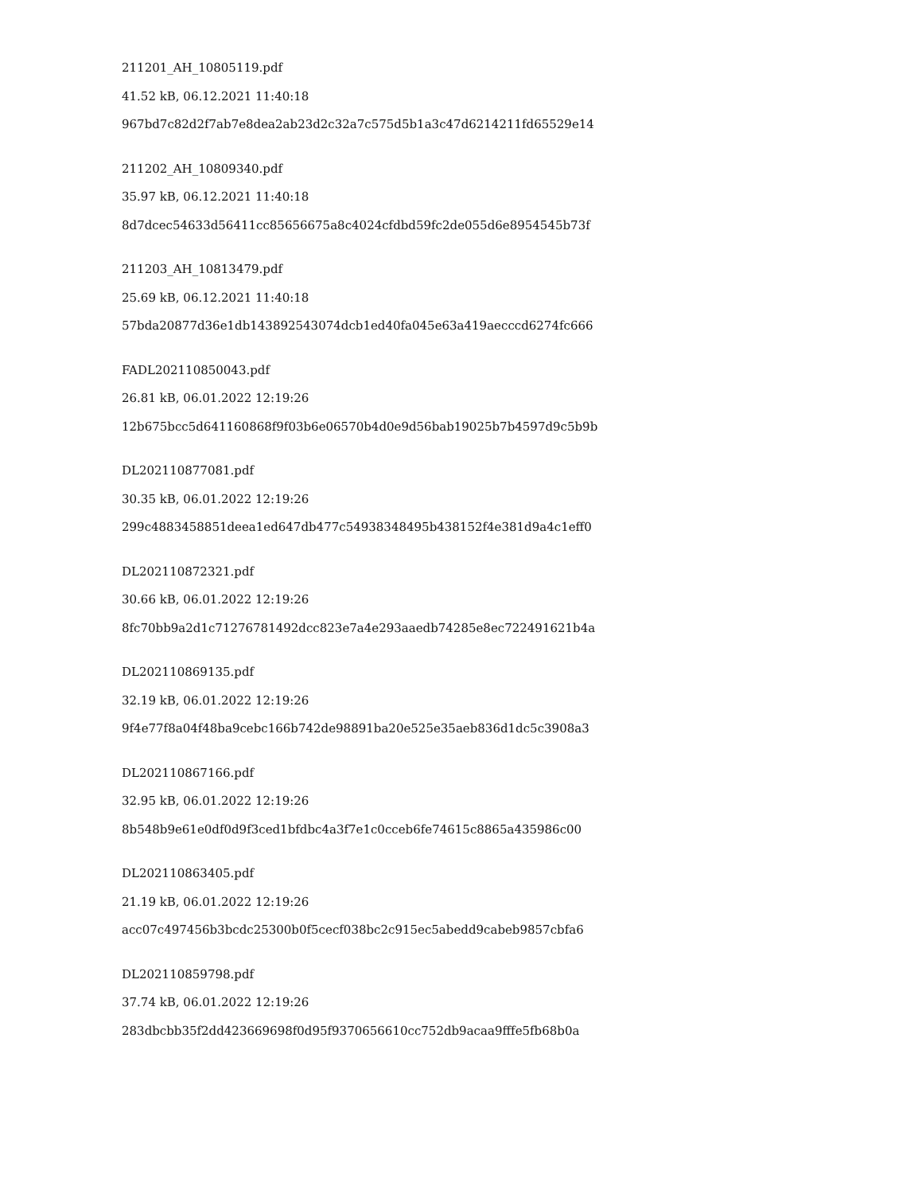211201_AH_10805119.pdf
41.52 kB, 06.12.2021 11:40:18
967bd7c82d2f7ab7e8dea2ab23d2c32a7c575d5b1a3c47d6214211fd65529e14
211202_AH_10809340.pdf
35.97 kB, 06.12.2021 11:40:18
8d7dcec54633d56411cc85656675a8c4024cfdbd59fc2de055d6e8954545b73f
211203_AH_10813479.pdf
25.69 kB, 06.12.2021 11:40:18
57bda20877d36e1db143892543074dcb1ed40fa045e63a419aecccd6274fc666
FADL202110850043.pdf
26.81 kB, 06.01.2022 12:19:26
12b675bcc5d641160868f9f03b6e06570b4d0e9d56bab19025b7b4597d9c5b9b
DL202110877081.pdf
30.35 kB, 06.01.2022 12:19:26
299c4883458851deea1ed647db477c54938348495b438152f4e381d9a4c1eff0
DL202110872321.pdf
30.66 kB, 06.01.2022 12:19:26
8fc70bb9a2d1c71276781492dcc823e7a4e293aaedb74285e8ec722491621b4a
DL202110869135.pdf
32.19 kB, 06.01.2022 12:19:26
9f4e77f8a04f48ba9cebc166b742de98891ba20e525e35aeb836d1dc5c3908a3
DL202110867166.pdf
32.95 kB, 06.01.2022 12:19:26
8b548b9e61e0df0d9f3ced1bfdbc4a3f7e1c0cceb6fe74615c8865a435986c00
DL202110863405.pdf
21.19 kB, 06.01.2022 12:19:26
acc07c497456b3bcdc25300b0f5cecf038bc2c915ec5abedd9cabeb9857cbfa6
DL202110859798.pdf
37.74 kB, 06.01.2022 12:19:26
283dbcbb35f2dd423669698f0d95f9370656610cc752db9acaa9fffe5fb68b0a